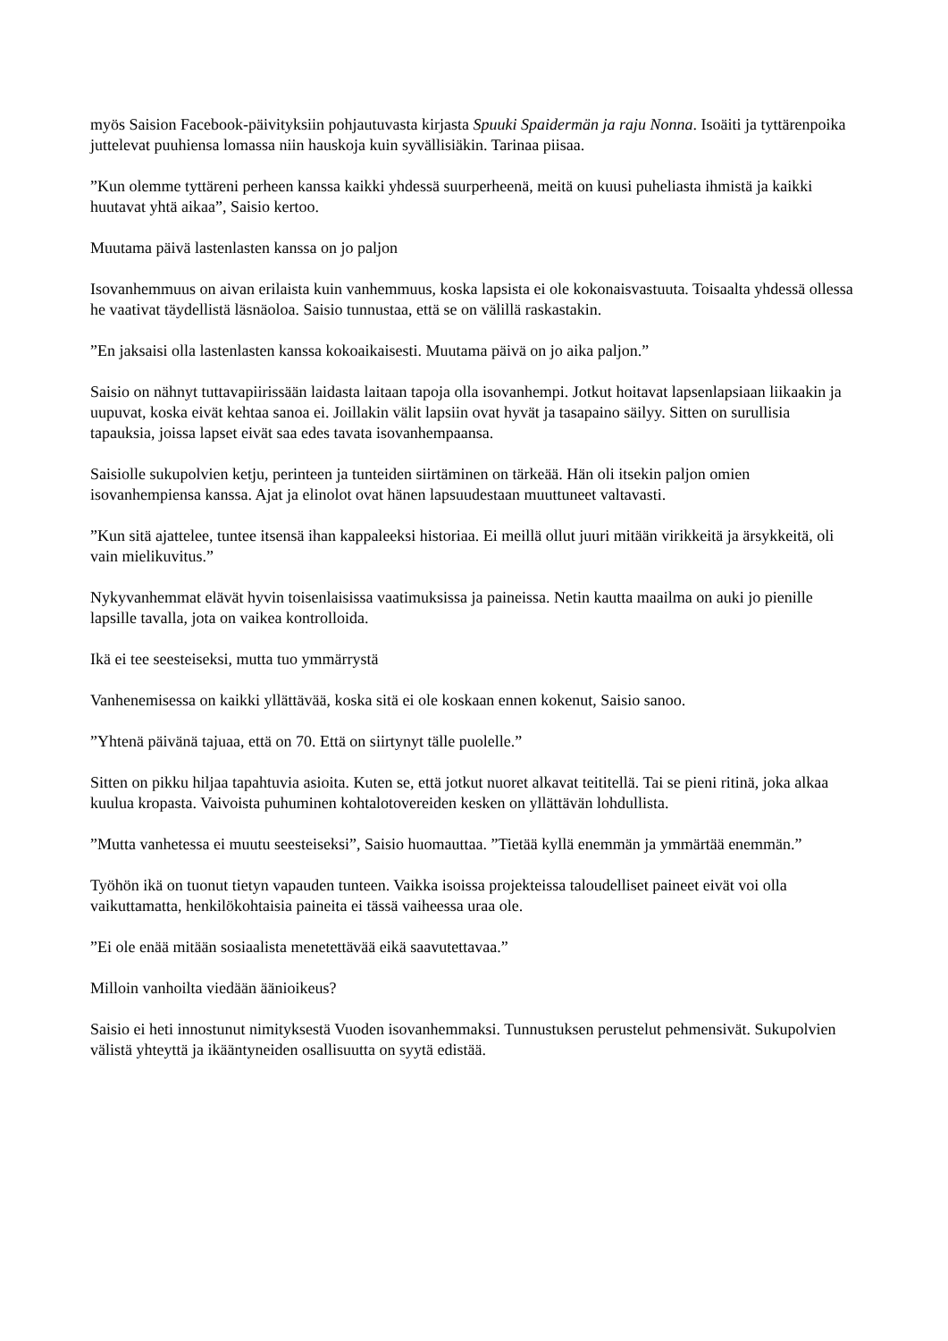myös Saision Facebook-päivityksiin pohjautuvasta kirjasta Spuuki Spaidermän ja raju Nonna. Isoäiti ja tyttärenpoika juttelevat puuhiensa lomassa niin hauskoja kuin syvällisiäkin. Tarinaa piisaa.
”Kun olemme tyttäreni perheen kanssa kaikki yhdessä suurperheenä, meitä on kuusi puheliasta ihmistä ja kaikki huutavat yhtä aikaa”, Saisio kertoo.
Muutama päivä lastenlasten kanssa on jo paljon
Isovanhemmuus on aivan erilaista kuin vanhemmuus, koska lapsista ei ole kokonaisvastuuta. Toisaalta yhdessä ollessa he vaativat täydellistä läsnäoloa. Saisio tunnustaa, että se on välillä raskastakin.
”En jaksaisi olla lastenlasten kanssa kokoaikaisesti. Muutama päivä on jo aika paljon.”
Saisio on nähnyt tuttavapiirissään laidasta laitaan tapoja olla isovanhempi. Jotkut hoitavat lapsenlapsiaan liikaakin ja uupuvat, koska eivät kehtaa sanoa ei. Joillakin välit lapsiin ovat hyvät ja tasapaino säilyy. Sitten on surullisia tapauksia, joissa lapset eivät saa edes tavata isovanhempaansa.
Saisiolle sukupolvien ketju, perinteen ja tunteiden siirtäminen on tärkeää. Hän oli itsekin paljon omien isovanhempiensa kanssa. Ajat ja elinolot ovat hänen lapsuudestaan muuttuneet valtavasti.
”Kun sitä ajattelee, tuntee itsensä ihan kappaleeksi historiaa. Ei meillä ollut juuri mitään virikkeitä ja ärsykkeitä, oli vain mielikuvitus.”
Nykyvanhemmat elävät hyvin toisenlaisissa vaatimuksissa ja paineissa. Netin kautta maailma on auki jo pienille lapsille tavalla, jota on vaikea kontrolloida.
Ikä ei tee seesteiseksi, mutta tuo ymmärrystä
Vanhenemisessa on kaikki yllättävää, koska sitä ei ole koskaan ennen kokenut, Saisio sanoo.
”Yhtenä päivänä tajuaa, että on 70. Että on siirtynyt tälle puolelle.”
Sitten on pikku hiljaa tapahtuvia asioita. Kuten se, että jotkut nuoret alkavat teititellä. Tai se pieni ritinä, joka alkaa kuulua kropasta. Vaivoista puhuminen kohtalotovereiden kesken on yllättävän lohdullista.
”Mutta vanhetessa ei muutu seesteiseksi”, Saisio huomauttaa. ”Tietää kyllä enemmän ja ymmärtää enemmän.”
Työhön ikä on tuonut tietyn vapauden tunteen. Vaikka isoissa projekteissa taloudelliset paineet eivät voi olla vaikuttamatta, henkilökohtaisia paineita ei tässä vaiheessa uraa ole.
”Ei ole enää mitään sosiaalista menetettävää eikä saavutettavaa.”
Milloin vanhoilta viedään äänioikeus?
Saisio ei heti innostunut nimityksestä Vuoden isovanhemmaksi. Tunnustuksen perustelut pehmensivät. Sukupolvien välistä yhteyttä ja ikääntyneiden osallisuutta on syytä edistää.